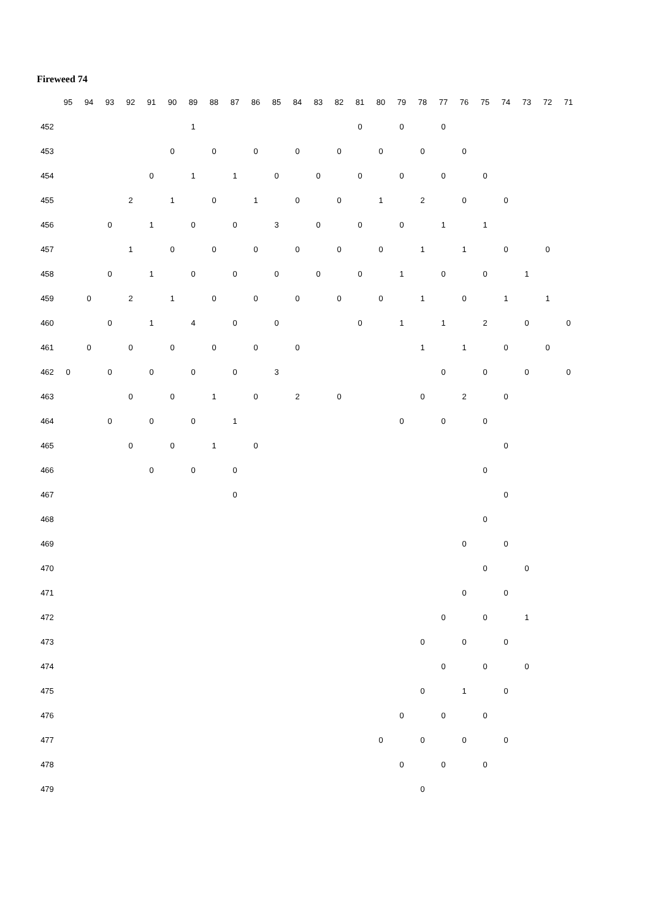Fireweed 74
| | 95 | 94 | 93 | 92 | 91 | 90 | 89 | 88 | 87 | 86 | 85 | 84 | 83 | 82 | 81 | 80 | 79 | 78 | 77 | 76 | 75 | 74 | 73 | 72 | 71 |
| --- | --- | --- | --- | --- | --- | --- | --- | --- | --- | --- | --- | --- | --- | --- | --- | --- | --- | --- | --- | --- | --- | --- | --- | --- | --- |
| 452 | | | | | | | 1 | | | | | | | | 0 | | 0 | | 0 | | | | | | |
| 453 | | | | | | 0 | | 0 | | 0 | | 0 | | 0 | | 0 | | 0 | | 0 | | | | | |
| 454 | | | | | 0 | | 1 | | 1 | | 0 | | 0 | | 0 | | 0 | | 0 | | 0 | | | | |
| 455 | | | | 2 | | 1 | | 0 | | 1 | | 0 | | 0 | | 1 | | 2 | | 0 | | 0 | | | |
| 456 | | | 0 | | 1 | | 0 | | 0 | | 3 | | 0 | | 0 | | 0 | | 1 | | 1 | | | | |
| 457 | | | | 1 | | 0 | | 0 | | 0 | | 0 | | 0 | | 0 | | 1 | | 1 | | 0 | | 0 | |
| 458 | | | 0 | | 1 | | 0 | | 0 | | 0 | | 0 | | 0 | | 1 | | 0 | | 0 | | 1 | | |
| 459 | | 0 | | 2 | | 1 | | 0 | | 0 | | 0 | | 0 | | 0 | | 1 | | 0 | | 1 | | 1 | |
| 460 | | | 0 | | 1 | | 4 | | 0 | | 0 | | | | 0 | | 1 | | 1 | | 2 | | 0 | | 0 |
| 461 | | 0 | | 0 | | 0 | | 0 | | 0 | | 0 | | | | | | 1 | | 1 | | 0 | | 0 | |
| 462 | 0 | | 0 | | 0 | | 0 | | 0 | | 3 | | | | | | | | 0 | | 0 | | 0 | | 0 |
| 463 | | | | 0 | | 0 | | 1 | | 0 | | 2 | | 0 | | | | 0 | | 2 | | 0 | | | |
| 464 | | | 0 | | 0 | | 0 | | 1 | | | | | | | | 0 | | 0 | | 0 | | | | |
| 465 | | | | 0 | | 0 | | 1 | | 0 | | | | | | | | | | | | 0 | | | |
| 466 | | | | | 0 | | 0 | | 0 | | | | | | | | | | | | 0 | | | | |
| 467 | | | | | | | | | 0 | | | | | | | | | | | | | 0 | | | |
| 468 | | | | | | | | | | | | | | | | | | | | | 0 | | | | |
| 469 | | | | | | | | | | | | | | | | | | | | 0 | | 0 | | | |
| 470 | | | | | | | | | | | | | | | | | | | | | 0 | | 0 | | |
| 471 | | | | | | | | | | | | | | | | | | | | 0 | | 0 | | | |
| 472 | | | | | | | | | | | | | | | | | | | 0 | | 0 | | 1 | | |
| 473 | | | | | | | | | | | | | | | | | | 0 | | 0 | | 0 | | | |
| 474 | | | | | | | | | | | | | | | | | | | 0 | | 0 | | 0 | | |
| 475 | | | | | | | | | | | | | | | | | | 0 | | 1 | | 0 | | | |
| 476 | | | | | | | | | | | | | | | | | 0 | | 0 | | 0 | | | | |
| 477 | | | | | | | | | | | | | | | | 0 | | 0 | | 0 | | 0 | | | |
| 478 | | | | | | | | | | | | | | | | | 0 | | 0 | | 0 | | | | |
| 479 | | | | | | | | | | | | | | | | | | 0 | | | | | | | |